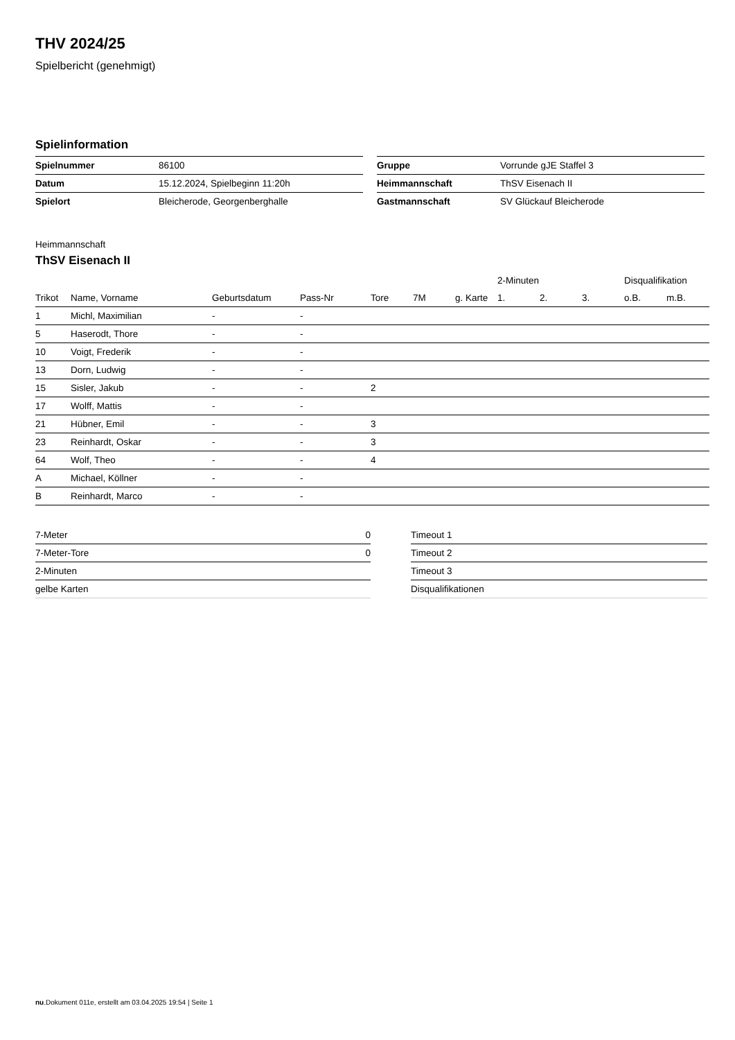THV 2024/25
Spielbericht (genehmigt)
Spielinformation
| Spielnummer | 86100 |
| Datum | 15.12.2024, Spielbeginn 11:20h |
| Spielort | Bleicherode, Georgenberghalle |
| Gruppe | Vorrunde gJE Staffel 3 |
| Heimmannschaft | ThSV Eisenach II |
| Gastmannschaft | SV Glückauf Bleicherode |
Heimmannschaft
ThSV Eisenach II
| | | | | | | | 2-Minuten | | | Disqualifikation | |
| --- | --- | --- | --- | --- | --- | --- | --- | --- | --- | --- | --- |
| Trikot | Name, Vorname | Geburtsdatum | Pass-Nr | Tore | 7M | g. Karte | 1. | 2. | 3. | o.B. | m.B. |
| 1 | Michl, Maximilian | - | - | | | | | | | | |
| 5 | Haserodt, Thore | - | - | | | | | | | | |
| 10 | Voigt, Frederik | - | - | | | | | | | | |
| 13 | Dorn, Ludwig | - | - | | | | | | | | |
| 15 | Sisler, Jakub | - | - | 2 | | | | | | | |
| 17 | Wolff, Mattis | - | - | | | | | | | | |
| 21 | Hübner, Emil | - | - | 3 | | | | | | | |
| 23 | Reinhardt, Oskar | - | - | 3 | | | | | | | |
| 64 | Wolf, Theo | - | - | 4 | | | | | | | |
| A | Michael, Köllner | - | - | | | | | | | | |
| B | Reinhardt, Marco | - | - | | | | | | | | |
| 7-Meter | 0 |
| 7-Meter-Tore | 0 |
| 2-Minuten | |
| gelbe Karten | |
| Timeout 1 |
| Timeout 2 |
| Timeout 3 |
| Disqualifikationen |
nu.Dokument 011e, erstellt am 03.04.2025 19:54 | Seite 1